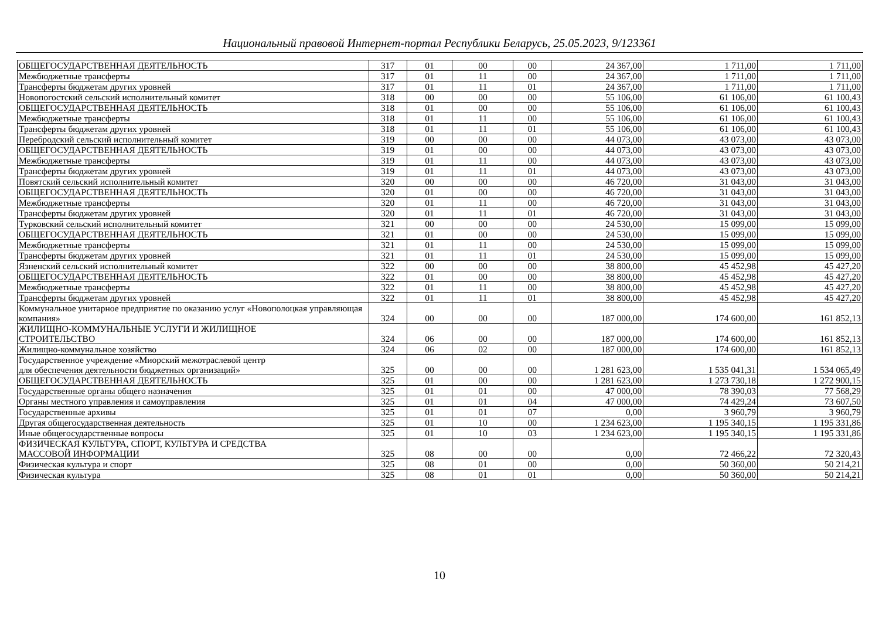Национальный правовой Интернет-портал Республики Беларусь, 25.05.2023, 9/123361
| ОБЩЕГОСУДАРСТВЕННАЯ ДЕЯТЕЛЬНОСТЬ | 317 | 01 | 00 | 00 | 24 367,00 | 1 711,00 | 1 711,00 |
| Межбюджетные трансферты | 317 | 01 | 11 | 00 | 24 367,00 | 1 711,00 | 1 711,00 |
| Трансферты бюджетам других уровней | 317 | 01 | 11 | 01 | 24 367,00 | 1 711,00 | 1 711,00 |
| Новопогостский сельский исполнительный комитет | 318 | 00 | 00 | 00 | 55 106,00 | 61 106,00 | 61 100,43 |
| ОБЩЕГОСУДАРСТВЕННАЯ ДЕЯТЕЛЬНОСТЬ | 318 | 01 | 00 | 00 | 55 106,00 | 61 106,00 | 61 100,43 |
| Межбюджетные трансферты | 318 | 01 | 11 | 00 | 55 106,00 | 61 106,00 | 61 100,43 |
| Трансферты бюджетам других уровней | 318 | 01 | 11 | 01 | 55 106,00 | 61 106,00 | 61 100,43 |
| Перебродский сельский исполнительный комитет | 319 | 00 | 00 | 00 | 44 073,00 | 43 073,00 | 43 073,00 |
| ОБЩЕГОСУДАРСТВЕННАЯ ДЕЯТЕЛЬНОСТЬ | 319 | 01 | 00 | 00 | 44 073,00 | 43 073,00 | 43 073,00 |
| Межбюджетные трансферты | 319 | 01 | 11 | 00 | 44 073,00 | 43 073,00 | 43 073,00 |
| Трансферты бюджетам других уровней | 319 | 01 | 11 | 01 | 44 073,00 | 43 073,00 | 43 073,00 |
| Повятский сельский исполнительный комитет | 320 | 00 | 00 | 00 | 46 720,00 | 31 043,00 | 31 043,00 |
| ОБЩЕГОСУДАРСТВЕННАЯ ДЕЯТЕЛЬНОСТЬ | 320 | 01 | 00 | 00 | 46 720,00 | 31 043,00 | 31 043,00 |
| Межбюджетные трансферты | 320 | 01 | 11 | 00 | 46 720,00 | 31 043,00 | 31 043,00 |
| Трансферты бюджетам других уровней | 320 | 01 | 11 | 01 | 46 720,00 | 31 043,00 | 31 043,00 |
| Турковский сельский исполнительный комитет | 321 | 00 | 00 | 00 | 24 530,00 | 15 099,00 | 15 099,00 |
| ОБЩЕГОСУДАРСТВЕННАЯ ДЕЯТЕЛЬНОСТЬ | 321 | 01 | 00 | 00 | 24 530,00 | 15 099,00 | 15 099,00 |
| Межбюджетные трансферты | 321 | 01 | 11 | 00 | 24 530,00 | 15 099,00 | 15 099,00 |
| Трансферты бюджетам других уровней | 321 | 01 | 11 | 01 | 24 530,00 | 15 099,00 | 15 099,00 |
| Язненский сельский исполнительный комитет | 322 | 00 | 00 | 00 | 38 800,00 | 45 452,98 | 45 427,20 |
| ОБЩЕГОСУДАРСТВЕННАЯ ДЕЯТЕЛЬНОСТЬ | 322 | 01 | 00 | 00 | 38 800,00 | 45 452,98 | 45 427,20 |
| Межбюджетные трансферты | 322 | 01 | 11 | 00 | 38 800,00 | 45 452,98 | 45 427,20 |
| Трансферты бюджетам других уровней | 322 | 01 | 11 | 01 | 38 800,00 | 45 452,98 | 45 427,20 |
| Коммунальное унитарное предприятие по оказанию услуг «Новополоцкая управляющая компания» | 324 | 00 | 00 | 00 | 187 000,00 | 174 600,00 | 161 852,13 |
| ЖИЛИЩНО-КОММУНАЛЬНЫЕ УСЛУГИ И ЖИЛИЩНОЕ СТРОИТЕЛЬСТВО | 324 | 06 | 00 | 00 | 187 000,00 | 174 600,00 | 161 852,13 |
| Жилищно-коммунальное хозяйство | 324 | 06 | 02 | 00 | 187 000,00 | 174 600,00 | 161 852,13 |
| Государственное учреждение «Миорский межотраслевой центр для обеспечения деятельности бюджетных организаций» | 325 | 00 | 00 | 00 | 1 281 623,00 | 1 535 041,31 | 1 534 065,49 |
| ОБЩЕГОСУДАРСТВЕННАЯ ДЕЯТЕЛЬНОСТЬ | 325 | 01 | 00 | 00 | 1 281 623,00 | 1 273 730,18 | 1 272 900,15 |
| Государственные органы общего назначения | 325 | 01 | 01 | 00 | 47 000,00 | 78 390,03 | 77 568,29 |
| Органы местного управления и самоуправления | 325 | 01 | 01 | 04 | 47 000,00 | 74 429,24 | 73 607,50 |
| Государственные архивы | 325 | 01 | 01 | 07 | 0,00 | 3 960,79 | 3 960,79 |
| Другая общегосударственная деятельность | 325 | 01 | 10 | 00 | 1 234 623,00 | 1 195 340,15 | 1 195 331,86 |
| Иные общегосударственные вопросы | 325 | 01 | 10 | 03 | 1 234 623,00 | 1 195 340,15 | 1 195 331,86 |
| ФИЗИЧЕСКАЯ КУЛЬТУРА, СПОРТ, КУЛЬТУРА И СРЕДСТВА МАССОВОЙ ИНФОРМАЦИИ | 325 | 08 | 00 | 00 | 0,00 | 72 466,22 | 72 320,43 |
| Физическая культура и спорт | 325 | 08 | 01 | 00 | 0,00 | 50 360,00 | 50 214,21 |
| Физическая культура | 325 | 08 | 01 | 01 | 0,00 | 50 360,00 | 50 214,21 |
10